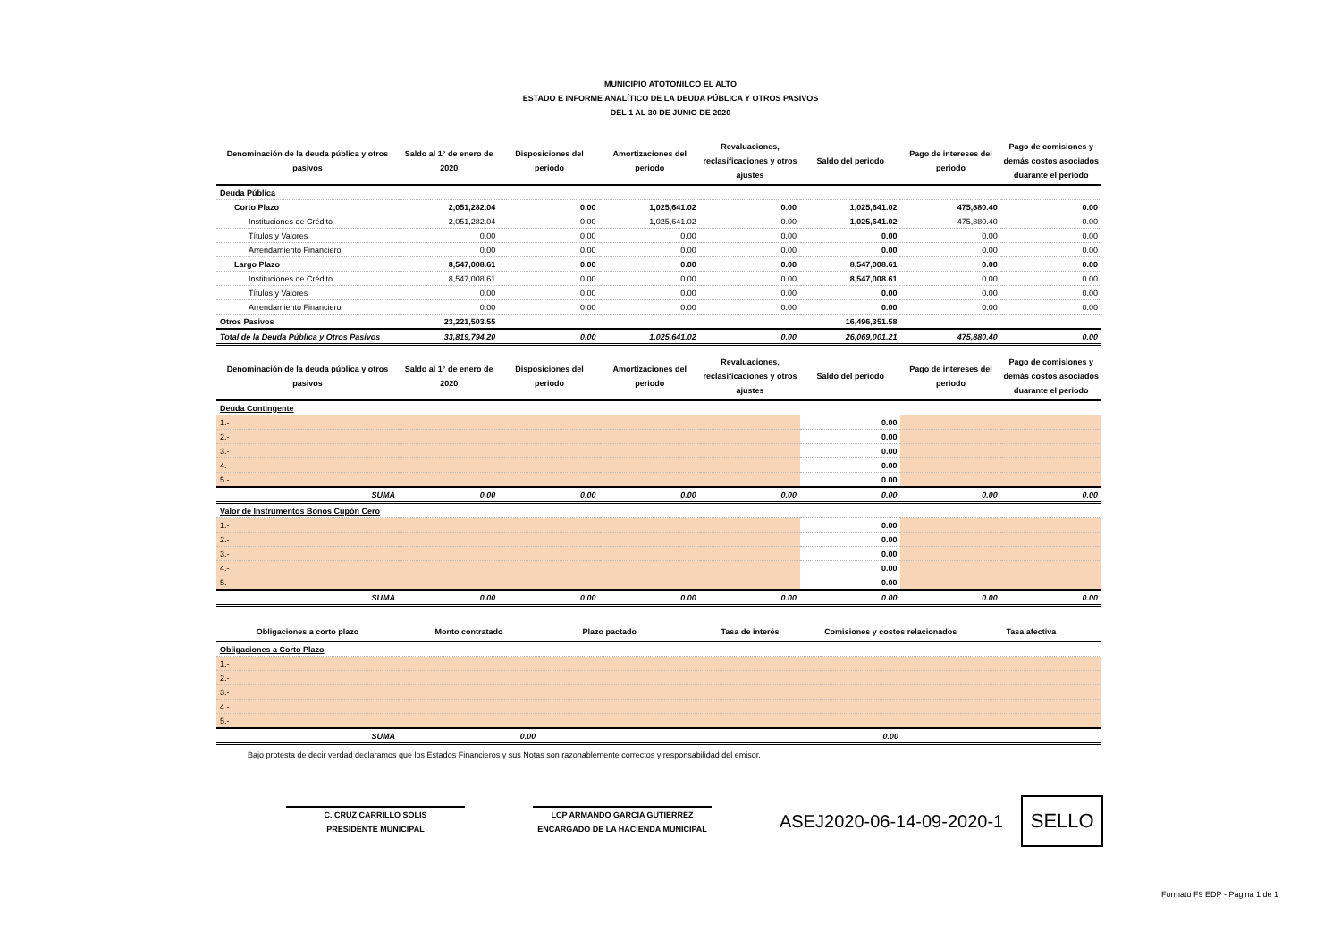MUNICIPIO ATOTONILCO EL ALTO
ESTADO E INFORME ANALÍTICO DE LA DEUDA PÚBLICA Y OTROS PASIVOS
DEL 1 AL 30 DE JUNIO DE 2020
| Denominación de la deuda pública y otros pasivos | Saldo al 1° de enero de 2020 | Disposiciones del periodo | Amortizaciones del periodo | Revaluaciones, reclasificaciones y otros ajustes | Saldo del periodo | Pago de intereses del periodo | Pago de comisiones y demás costos asociados duarante el periodo |
| --- | --- | --- | --- | --- | --- | --- | --- |
| Deuda Pública | | | | | | | |
| Corto Plazo | 2,051,282.04 | 0.00 | 1,025,641.02 | 0.00 | 1,025,641.02 | 475,880.40 | 0.00 |
| Instituciones de Crédito | 2,051,282.04 | 0.00 | 1,025,641.02 | 0.00 | 1,025,641.02 | 475,880.40 | 0.00 |
| Títulos y Valores | 0.00 | 0.00 | 0.00 | 0.00 | 0.00 | 0.00 | 0.00 |
| Arrendamiento Financiero | 0.00 | 0.00 | 0.00 | 0.00 | 0.00 | 0.00 | 0.00 |
| Largo Plazo | 8,547,008.61 | 0.00 | 0.00 | 0.00 | 8,547,008.61 | 0.00 | 0.00 |
| Instituciones de Crédito | 8,547,008.61 | 0.00 | 0.00 | 0.00 | 8,547,008.61 | 0.00 | 0.00 |
| Títulos y Valores | 0.00 | 0.00 | 0.00 | 0.00 | 0.00 | 0.00 | 0.00 |
| Arrendamiento Financiero | 0.00 | 0.00 | 0.00 | 0.00 | 0.00 | 0.00 | 0.00 |
| Otros Pasivos | 23,221,503.55 | | | | 16,496,351.58 | | |
| Total de la Deuda Pública y Otros Pasivos | 33,819,794.20 | 0.00 | 1,025,641.02 | 0.00 | 26,069,001.21 | 475,880.40 | 0.00 |
| Denominación de la deuda pública y otros pasivos | Saldo al 1° de enero de 2020 | Disposiciones del periodo | Amortizaciones del periodo | Revaluaciones, reclasificaciones y otros ajustes | Saldo del periodo | Pago de intereses del periodo | Pago de comisiones y demás costos asociados duarante el periodo |
| --- | --- | --- | --- | --- | --- | --- | --- |
| Deuda Contingente | | | | | | | |
| 1.- | | | | | 0.00 | | |
| 2.- | | | | | 0.00 | | |
| 3.- | | | | | 0.00 | | |
| 4.- | | | | | 0.00 | | |
| 5.- | | | | | 0.00 | | |
| SUMA | 0.00 | 0.00 | 0.00 | 0.00 | 0.00 | 0.00 | 0.00 |
| Valor de Instrumentos Bonos Cupón Cero | | | | | | | |
| 1.- | | | | | 0.00 | | |
| 2.- | | | | | 0.00 | | |
| 3.- | | | | | 0.00 | | |
| 4.- | | | | | 0.00 | | |
| 5.- | | | | | 0.00 | | |
| SUMA | 0.00 | 0.00 | 0.00 | 0.00 | 0.00 | 0.00 | 0.00 |
| Obligaciones a corto plazo | Monto contratado | Plazo pactado | Tasa de interés | Comisiones y costos relacionados | Tasa afectiva |
| --- | --- | --- | --- | --- | --- |
| Obligaciones a Corto Plazo | | | | | |
| 1.- | | | | | |
| 2.- | | | | | |
| 3.- | | | | | |
| 4.- | | | | | |
| 5.- | | | | | |
| SUMA | 0.00 | | | 0.00 | |
Bajo protesta de decir verdad declaramos que los Estados Financieros y sus Notas son razonablemente correctos y responsabilidad del emisor.
C. CRUZ CARRILLO SOLIS
PRESIDENTE MUNICIPAL
LCP ARMANDO GARCIA GUTIERREZ
ENCARGADO DE LA HACIENDA MUNICIPAL
ASEJ2020-06-14-09-2020-1
SELLO
Formato F9 EDP - Pagina 1 de 1